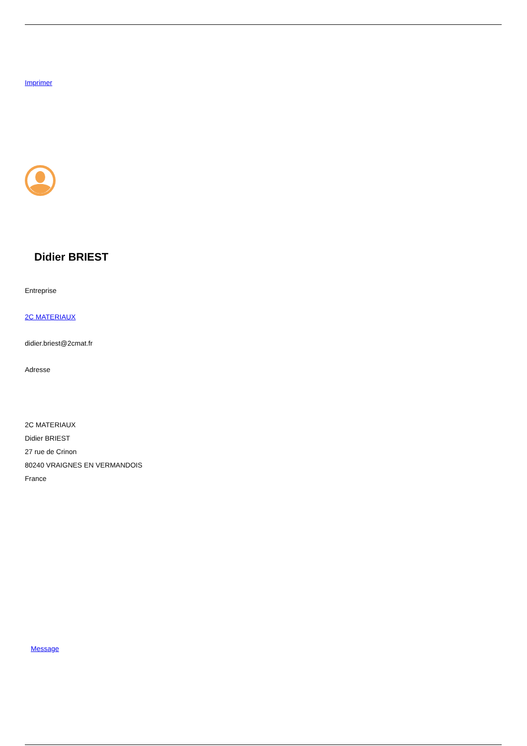Imprimer
Didier BRIEST
Entreprise
2C MATERIAUX
didier.briest@2cmat.fr
Adresse
2C MATERIAUX
Didier BRIEST
27 rue de Crinon
80240 VRAIGNES EN VERMANDOIS
France
Message